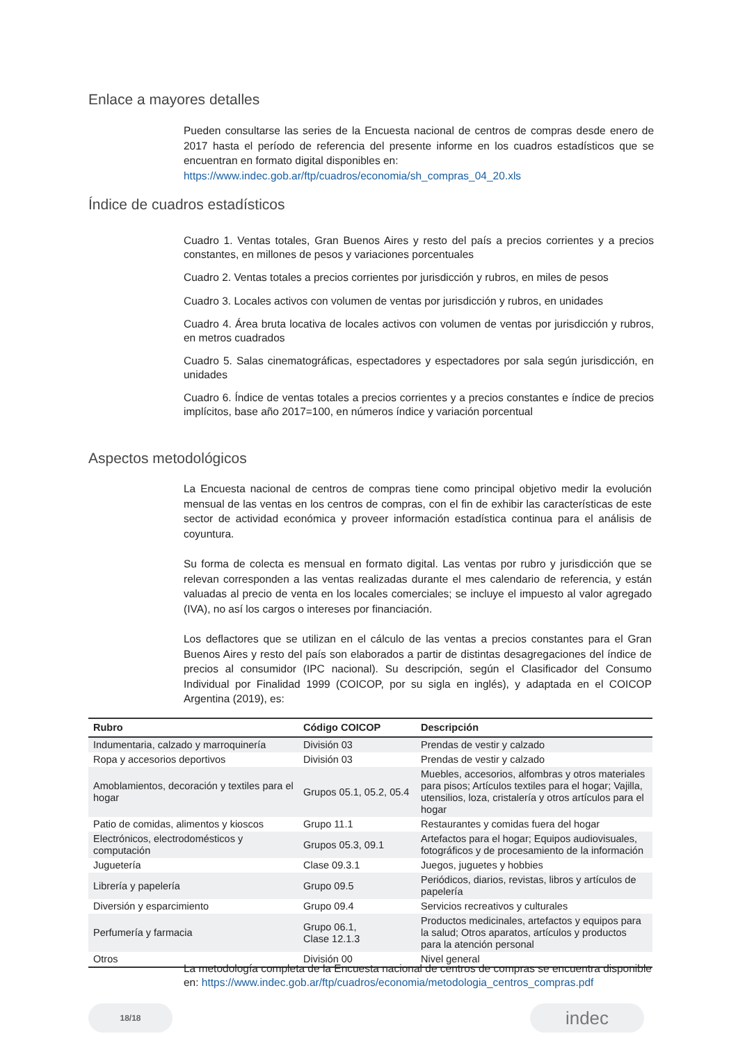Enlace a mayores detalles
Pueden consultarse las series de la Encuesta nacional de centros de compras desde enero de 2017 hasta el período de referencia del presente informe en los cuadros estadísticos que se encuentran en formato digital disponibles en:
https://www.indec.gob.ar/ftp/cuadros/economia/sh_compras_04_20.xls
Índice de cuadros estadísticos
Cuadro 1. Ventas totales, Gran Buenos Aires y resto del país a precios corrientes y a precios constantes, en millones de pesos y variaciones porcentuales
Cuadro 2. Ventas totales a precios corrientes por jurisdicción y rubros, en miles de pesos
Cuadro 3. Locales activos con volumen de ventas por jurisdicción y rubros, en unidades
Cuadro 4. Área bruta locativa de locales activos con volumen de ventas por jurisdicción y rubros, en metros cuadrados
Cuadro 5. Salas cinematográficas, espectadores y espectadores por sala según jurisdicción, en unidades
Cuadro 6. Índice de ventas totales a precios corrientes y a precios constantes e índice de precios implícitos, base año 2017=100, en números índice y variación porcentual
Aspectos metodológicos
La Encuesta nacional de centros de compras tiene como principal objetivo medir la evolución mensual de las ventas en los centros de compras, con el fin de exhibir las características de este sector de actividad económica y proveer información estadística continua para el análisis de coyuntura.
Su forma de colecta es mensual en formato digital. Las ventas por rubro y jurisdicción que se relevan corresponden a las ventas realizadas durante el mes calendario de referencia, y están valuadas al precio de venta en los locales comerciales; se incluye el impuesto al valor agregado (IVA), no así los cargos o intereses por financiación.
Los deflactores que se utilizan en el cálculo de las ventas a precios constantes para el Gran Buenos Aires y resto del país son elaborados a partir de distintas desagregaciones del índice de precios al consumidor (IPC nacional). Su descripción, según el Clasificador del Consumo Individual por Finalidad 1999 (COICOP, por su sigla en inglés), y adaptada en el COICOP Argentina (2019), es:
| Rubro | Código COICOP | Descripción |
| --- | --- | --- |
| Indumentaria, calzado y marroquinería | División 03 | Prendas de vestir y calzado |
| Ropa y accesorios deportivos | División 03 | Prendas de vestir y calzado |
| Amoblamientos, decoración y textiles para el hogar | Grupos 05.1, 05.2, 05.4 | Muebles, accesorios, alfombras y otros materiales para pisos; Artículos textiles para el hogar; Vajilla, utensilios, loza, cristalería y otros artículos para el hogar |
| Patio de comidas, alimentos y kioscos | Grupo 11.1 | Restaurantes y comidas fuera del hogar |
| Electrónicos, electrodomésticos y computación | Grupos 05.3, 09.1 | Artefactos para el hogar; Equipos audiovisuales, fotográficos y de procesamiento de la información |
| Juguetería | Clase 09.3.1 | Juegos, juguetes y hobbies |
| Librería y papelería | Grupo 09.5 | Periódicos, diarios, revistas, libros y artículos de papelería |
| Diversión y esparcimiento | Grupo 09.4 | Servicios recreativos y culturales |
| Perfumería y farmacia | Grupo 06.1, Clase 12.1.3 | Productos medicinales, artefactos y equipos para la salud; Otros aparatos, artículos y productos para la atención personal |
| Otros | División 00 | Nivel general |
La metodología completa de la Encuesta nacional de centros de compras se encuentra disponible en: https://www.indec.gob.ar/ftp/cuadros/economia/metodologia_centros_compras.pdf
18/18 indec